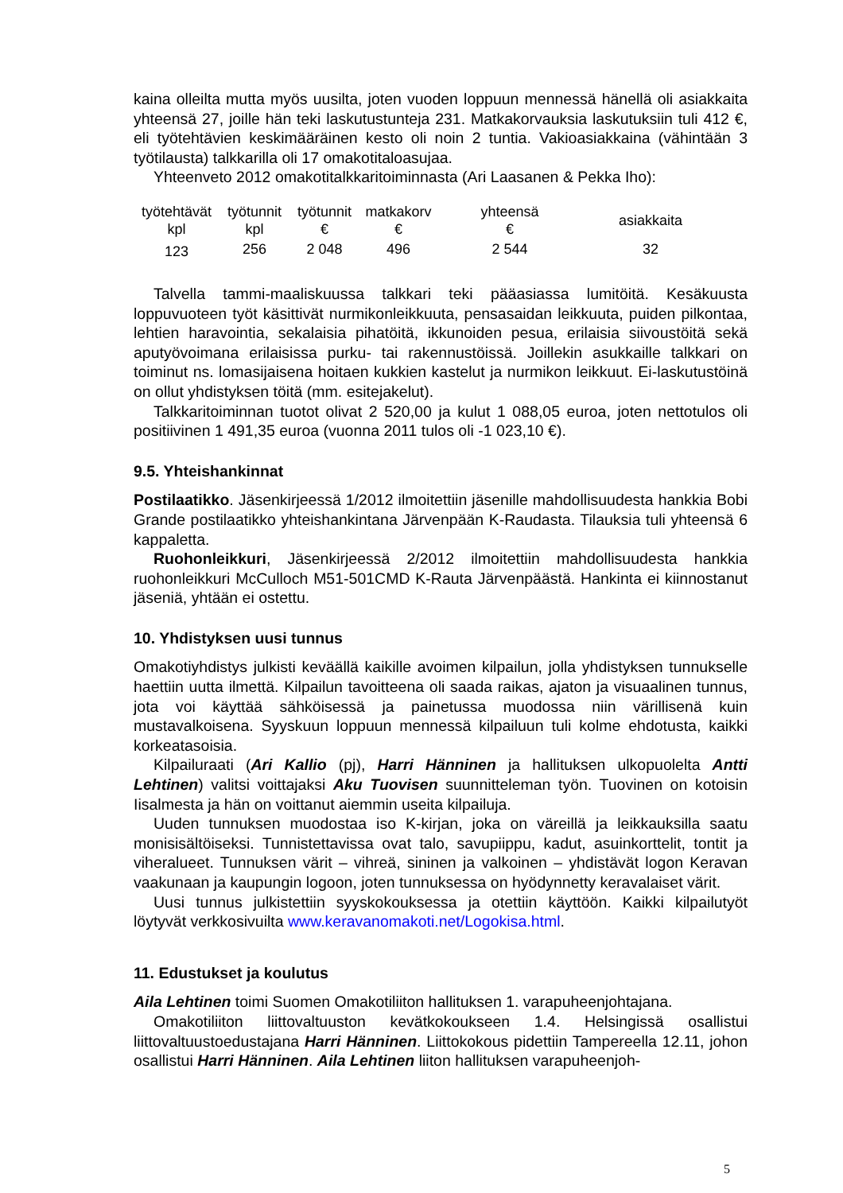kaina olleilta mutta myös uusilta, joten vuoden loppuun mennessä hänellä oli asiakkaita yhteensä 27, joille hän teki laskutustunteja 231. Matkakorvauksia laskutuksiin tuli 412 €, eli työtehtävien keskimääräinen kesto oli noin 2 tuntia. Vakioasiakkaina (vähintään 3 työtilausta) talkkarilla oli 17 omakotitaloasujaa.
Yhteenveto 2012 omakotitalkkaritoiminnasta (Ari Laasanen & Pekka Iho):
| työtehtävät kpl | työtunnit kpl | työtunnit € | matkakorv € | yhteensä € | asiakkaita |
| --- | --- | --- | --- | --- | --- |
| 123 | 256 | 2 048 | 496 | 2 544 | 32 |
Talvella tammi-maaliskuussa talkkari teki pääasiassa lumitöitä. Kesäkuusta loppuvuoteen työt käsittivät nurmikonleikkuuta, pensasaidan leikkuuta, puiden pilkontaa, lehtien haravointia, sekalaisia pihatöitä, ikkunoiden pesua, erilaisia siivoustöitä sekä aputyövoimana erilaisissa purku- tai rakennustöissä. Joillekin asukkaille talkkari on toiminut ns. lomasijaisena hoitaen kukkien kastelut ja nurmikon leikkuut. Ei-laskutustöinä on ollut yhdistyksen töitä (mm. esitejakelut).
Talkkaritoiminnan tuotot olivat 2 520,00 ja kulut 1 088,05 euroa, joten nettotulos oli positiivinen 1 491,35 euroa (vuonna 2011 tulos oli -1 023,10 €).
9.5. Yhteishankinnat
Postilaatikko. Jäsenkirjeessä 1/2012 ilmoitettiin jäsenille mahdollisuudesta hankkia Bobi Grande postilaatikko yhteishankintana Järvenpään K-Raudasta. Tilauksia tuli yhteensä 6 kappaletta.
Ruohonleikkuri, Jäsenkirjeessä 2/2012 ilmoitettiin mahdollisuudesta hankkia ruohonleikkuri McCulloch M51-501CMD K-Rauta Järvenpäästä. Hankinta ei kiinnostanut jäseniä, yhtään ei ostettu.
10. Yhdistyksen uusi tunnus
Omakotiyhdistys julkisti keväällä kaikille avoimen kilpailun, jolla yhdistyksen tunnukselle haettiin uutta ilmettä. Kilpailun tavoitteena oli saada raikas, ajaton ja visuaalinen tunnus, jota voi käyttää sähköisessä ja painetussa muodossa niin värillisenä kuin mustavalkoisena. Syyskuun loppuun mennessä kilpailuun tuli kolme ehdotusta, kaikki korkeatasoisia.
Kilpailuraati (Ari Kallio (pj), Harri Hänninen ja hallituksen ulkopuolelta Antti Lehtinen) valitsi voittajaksi Aku Tuovisen suunnitteleman työn. Tuovinen on kotoisin Iisalmesta ja hän on voittanut aiemmin useita kilpailuja.
Uuden tunnuksen muodostaa iso K-kirjan, joka on väreillä ja leikkauksilla saatu monisisältöiseksi. Tunnistettavissa ovat talo, savupiippu, kadut, asuinkorttelit, tontit ja viheralueet. Tunnuksen värit – vihreä, sininen ja valkoinen – yhdistävät logon Keravan vaakunaan ja kaupungin logoon, joten tunnuksessa on hyödynnetty keravalaiset värit.
Uusi tunnus julkistettiin syyskokouksessa ja otettiin käyttöön. Kaikki kilpailutyöt löytyvät verkkosivuilta www.keravanomakoti.net/Logokisa.html.
11. Edustukset ja koulutus
Aila Lehtinen toimi Suomen Omakotiliiton hallituksen 1. varapuheenjohtajana.
Omakotiliiton liittovaltuuston kevätkokoukseen 1.4. Helsingissä osallistui liittovaltuustoedustajana Harri Hänninen. Liittokokous pidettiin Tampereella 12.11, johon osallistui Harri Hänninen. Aila Lehtinen liiton hallituksen varapuheenjoh-
5